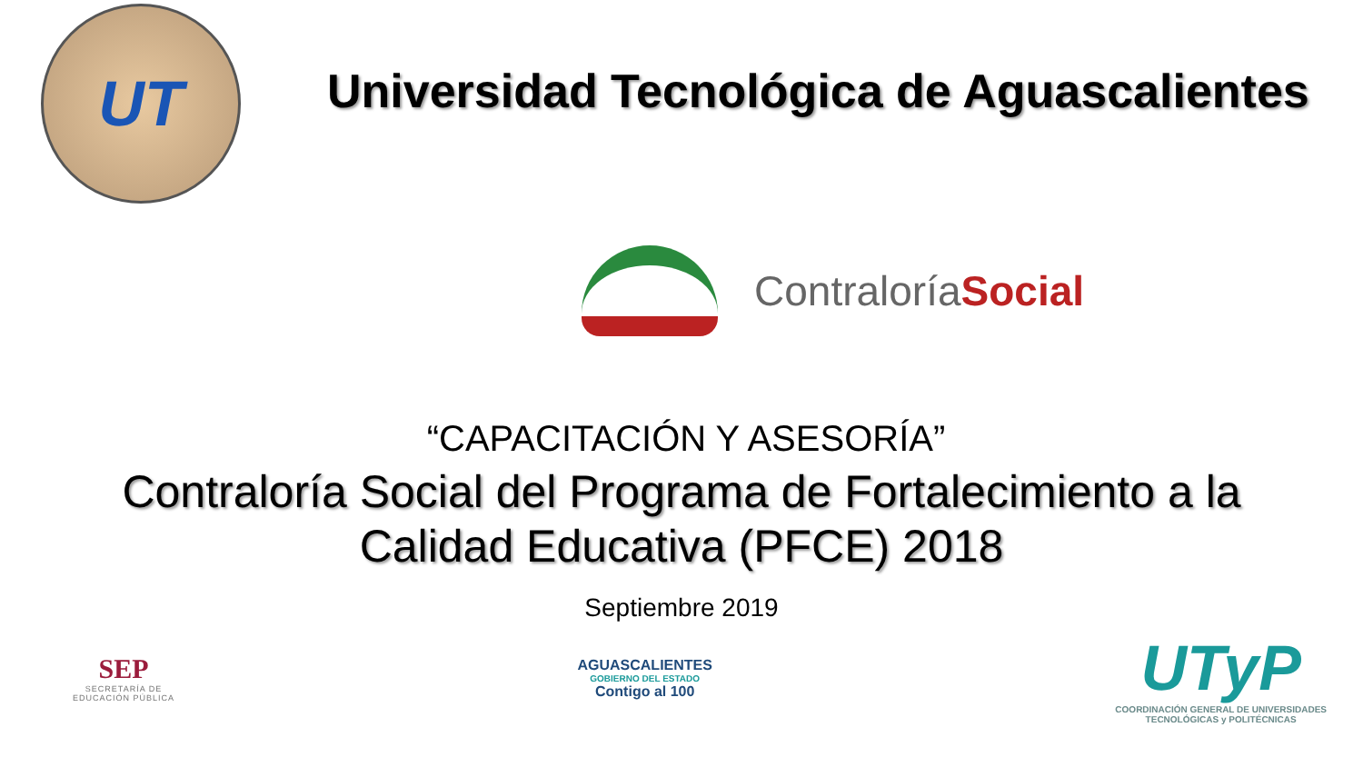UT
Universidad Tecnológica de Aguascalientes
ContraloríaSocial
“CAPACITACIÓN Y ASESORÍA”
Contraloría Social del Programa de Fortalecimiento a la
Calidad Educativa (PFCE) 2018
Septiembre 2019
SEP
SECRETARÍA DE
EDUCACIÓN PÚBLICA
AGUASCALIENTES
GOBIERNO DEL ESTADO
Contigo al 100
UTyP
COORDINACIÓN GENERAL DE UNIVERSIDADES
TECNOLÓGICAS y POLITÉCNICAS